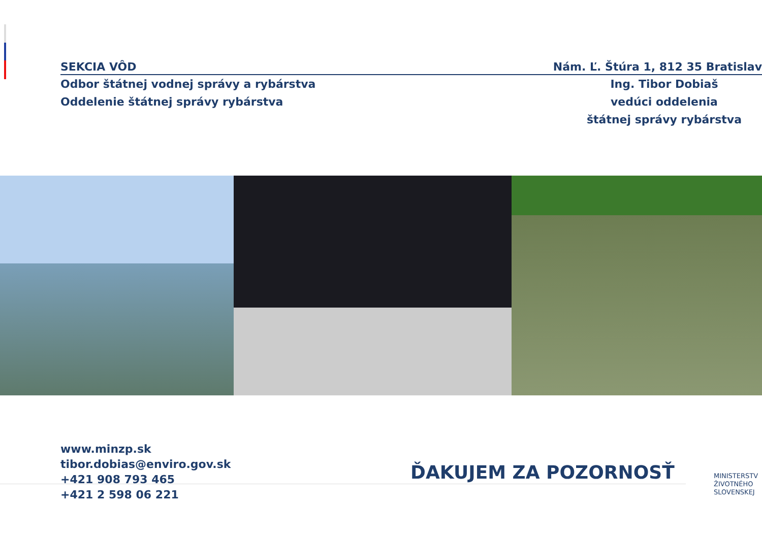SEKCIA VÔD Nám. Ľ. Štúra 1, 812 35 Bratislav
Odbor štátnej vodnej správy a rybárstva
Oddelenie štátnej správy rybárstva
Ing. Tibor Dobiaš
vedúci oddelenia
štátnej správy rybárstva
www.minzp.sk
tibor.dobias@enviro.gov.sk
+421 908 793 465
+421 2 598 06 221
ĎAKUJEM ZA POZORNOSŤ
MINISTERSTV
ŽIVOTNÉHO
SLOVENSKEJ